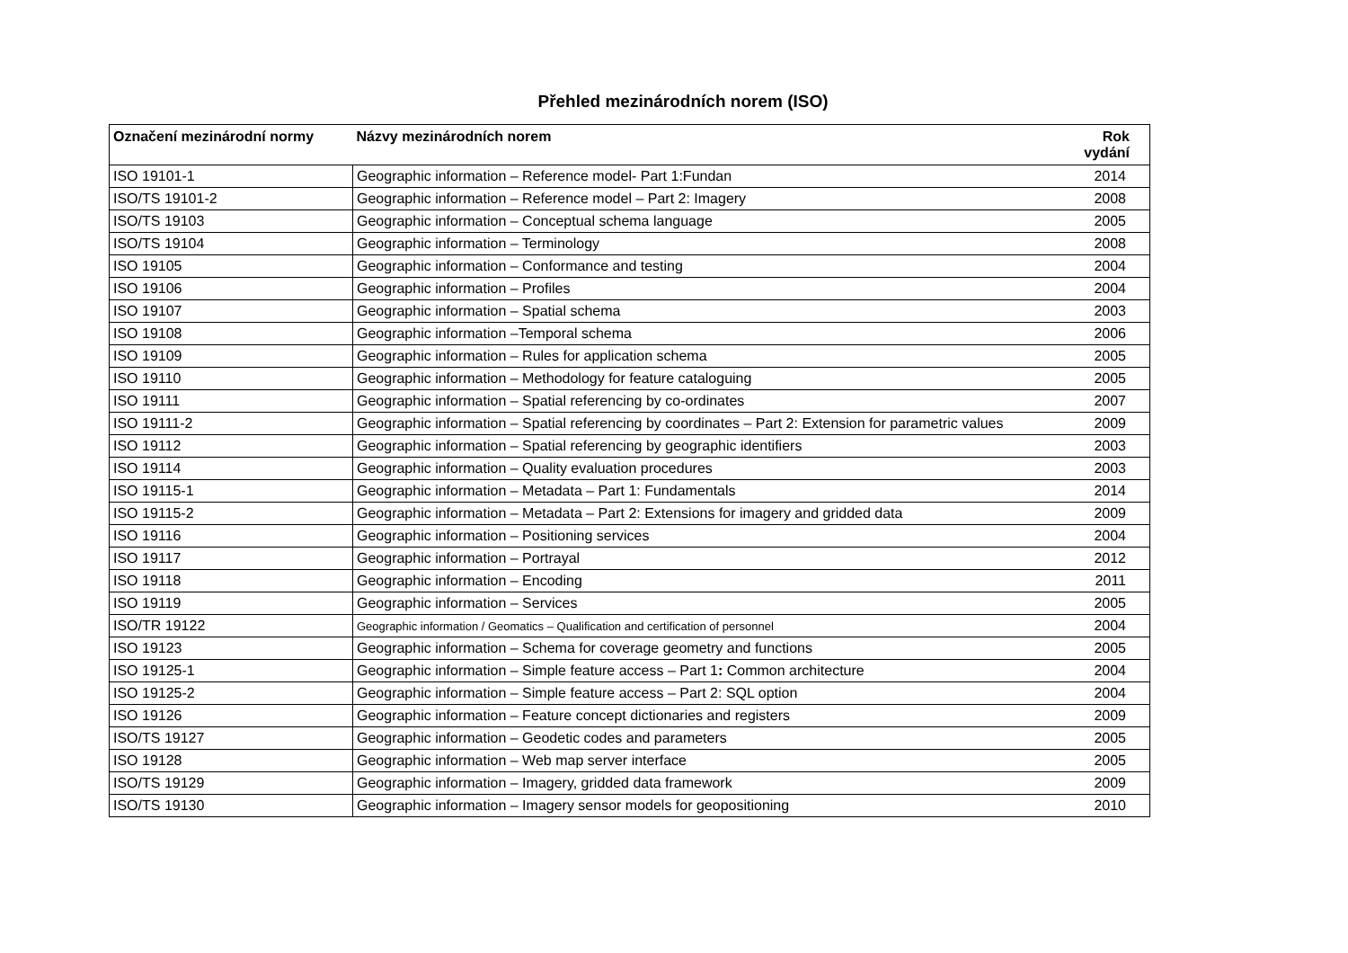Přehled mezinárodních norem (ISO)
| Označení mezinárodní normy | Názvy mezinárodních norem | Rok vydání |
| --- | --- | --- |
| ISO 19101-1 | Geographic information – Reference model- Part 1:Fundan | 2014 |
| ISO/TS 19101-2 | Geographic information – Reference model – Part 2: Imagery | 2008 |
| ISO/TS 19103 | Geographic information – Conceptual schema language | 2005 |
| ISO/TS 19104 | Geographic information – Terminology | 2008 |
| ISO 19105 | Geographic information – Conformance and testing | 2004 |
| ISO 19106 | Geographic information – Profiles | 2004 |
| ISO 19107 | Geographic information – Spatial schema | 2003 |
| ISO 19108 | Geographic information –Temporal schema | 2006 |
| ISO 19109 | Geographic information – Rules for application schema | 2005 |
| ISO 19110 | Geographic information – Methodology for feature cataloguing | 2005 |
| ISO 19111 | Geographic information – Spatial referencing by co-ordinates | 2007 |
| ISO 19111-2 | Geographic information – Spatial referencing by coordinates – Part 2: Extension for parametric values | 2009 |
| ISO 19112 | Geographic information – Spatial referencing by geographic identifiers | 2003 |
| ISO 19114 | Geographic information – Quality evaluation procedures | 2003 |
| ISO 19115-1 | Geographic information – Metadata – Part 1: Fundamentals | 2014 |
| ISO 19115-2 | Geographic information – Metadata – Part 2: Extensions for imagery and gridded data | 2009 |
| ISO 19116 | Geographic information – Positioning services | 2004 |
| ISO 19117 | Geographic information – Portrayal | 2012 |
| ISO 19118 | Geographic information – Encoding | 2011 |
| ISO 19119 | Geographic information – Services | 2005 |
| ISO/TR 19122 | Geographic information / Geomatics – Qualification and certification of personnel | 2004 |
| ISO 19123 | Geographic information – Schema for coverage geometry and functions | 2005 |
| ISO 19125-1 | Geographic information – Simple feature access – Part 1 : Common architecture | 2004 |
| ISO 19125-2 | Geographic information – Simple feature access – Part 2: SQL option | 2004 |
| ISO 19126 | Geographic information – Feature concept dictionaries and registers | 2009 |
| ISO/TS 19127 | Geographic information – Geodetic codes and parameters | 2005 |
| ISO 19128 | Geographic information – Web map server interface | 2005 |
| ISO/TS 19129 | Geographic information – Imagery, gridded data framework | 2009 |
| ISO/TS 19130 | Geographic information – Imagery sensor models for geopositioning | 2010 |